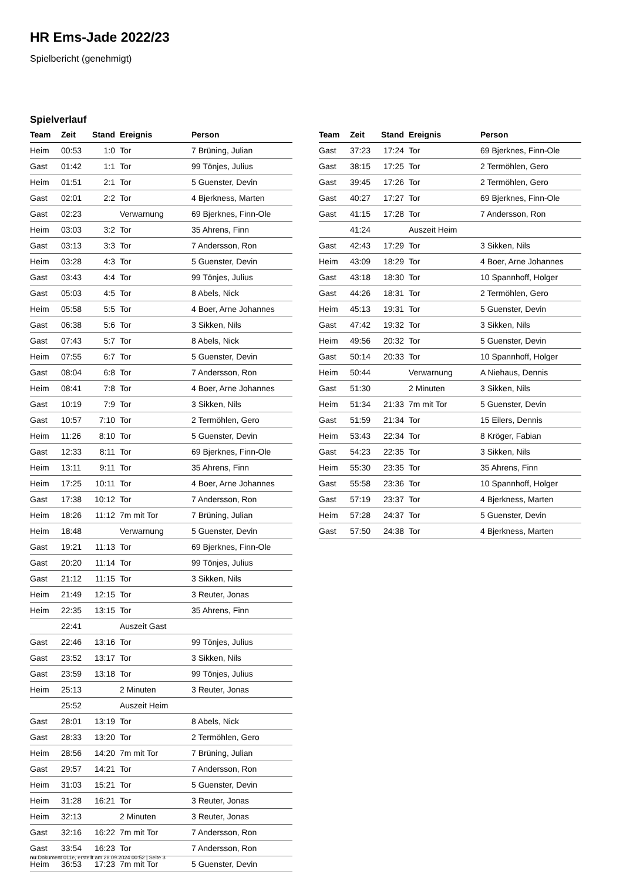HR Ems-Jade 2022/23
Spielbericht (genehmigt)
Spielverlauf
| Team | Zeit | Stand | Ereignis | Person |
| --- | --- | --- | --- | --- |
| Heim | 00:53 | 1:0 | Tor | 7 Brüning, Julian |
| Gast | 01:42 | 1:1 | Tor | 99 Tönjes, Julius |
| Heim | 01:51 | 2:1 | Tor | 5 Guenster, Devin |
| Gast | 02:01 | 2:2 | Tor | 4 Bjerkness, Marten |
| Gast | 02:23 | | Verwarnung | 69 Bjerknes, Finn-Ole |
| Heim | 03:03 | 3:2 | Tor | 35 Ahrens, Finn |
| Gast | 03:13 | 3:3 | Tor | 7 Andersson, Ron |
| Heim | 03:28 | 4:3 | Tor | 5 Guenster, Devin |
| Gast | 03:43 | 4:4 | Tor | 99 Tönjes, Julius |
| Gast | 05:03 | 4:5 | Tor | 8 Abels, Nick |
| Heim | 05:58 | 5:5 | Tor | 4 Boer, Arne Johannes |
| Gast | 06:38 | 5:6 | Tor | 3 Sikken, Nils |
| Gast | 07:43 | 5:7 | Tor | 8 Abels, Nick |
| Heim | 07:55 | 6:7 | Tor | 5 Guenster, Devin |
| Gast | 08:04 | 6:8 | Tor | 7 Andersson, Ron |
| Heim | 08:41 | 7:8 | Tor | 4 Boer, Arne Johannes |
| Gast | 10:19 | 7:9 | Tor | 3 Sikken, Nils |
| Gast | 10:57 | 7:10 | Tor | 2 Termöhlen, Gero |
| Heim | 11:26 | 8:10 | Tor | 5 Guenster, Devin |
| Gast | 12:33 | 8:11 | Tor | 69 Bjerknes, Finn-Ole |
| Heim | 13:11 | 9:11 | Tor | 35 Ahrens, Finn |
| Heim | 17:25 | 10:11 | Tor | 4 Boer, Arne Johannes |
| Gast | 17:38 | 10:12 | Tor | 7 Andersson, Ron |
| Heim | 18:26 | 11:12 | 7m mit Tor | 7 Brüning, Julian |
| Heim | 18:48 | | Verwarnung | 5 Guenster, Devin |
| Gast | 19:21 | 11:13 | Tor | 69 Bjerknes, Finn-Ole |
| Gast | 20:20 | 11:14 | Tor | 99 Tönjes, Julius |
| Gast | 21:12 | 11:15 | Tor | 3 Sikken, Nils |
| Heim | 21:49 | 12:15 | Tor | 3 Reuter, Jonas |
| Heim | 22:35 | 13:15 | Tor | 35 Ahrens, Finn |
| | 22:41 | | Auszeit Gast | |
| Gast | 22:46 | 13:16 | Tor | 99 Tönjes, Julius |
| Gast | 23:52 | 13:17 | Tor | 3 Sikken, Nils |
| Gast | 23:59 | 13:18 | Tor | 99 Tönjes, Julius |
| Heim | 25:13 | | 2 Minuten | 3 Reuter, Jonas |
| | 25:52 | | Auszeit Heim | |
| Gast | 28:01 | 13:19 | Tor | 8 Abels, Nick |
| Gast | 28:33 | 13:20 | Tor | 2 Termöhlen, Gero |
| Heim | 28:56 | 14:20 | 7m mit Tor | 7 Brüning, Julian |
| Gast | 29:57 | 14:21 | Tor | 7 Andersson, Ron |
| Heim | 31:03 | 15:21 | Tor | 5 Guenster, Devin |
| Heim | 31:28 | 16:21 | Tor | 3 Reuter, Jonas |
| Heim | 32:13 | | 2 Minuten | 3 Reuter, Jonas |
| Gast | 32:16 | 16:22 | 7m mit Tor | 7 Andersson, Ron |
| Gast | 33:54 | 16:23 | Tor | 7 Andersson, Ron |
| Heim | 36:53 | 17:23 | 7m mit Tor | 5 Guenster, Devin |
| Team | Zeit | Stand | Ereignis | Person |
| --- | --- | --- | --- | --- |
| Gast | 37:23 | 17:24 | Tor | 69 Bjerknes, Finn-Ole |
| Gast | 38:15 | 17:25 | Tor | 2 Termöhlen, Gero |
| Gast | 39:45 | 17:26 | Tor | 2 Termöhlen, Gero |
| Gast | 40:27 | 17:27 | Tor | 69 Bjerknes, Finn-Ole |
| Gast | 41:15 | 17:28 | Tor | 7 Andersson, Ron |
| | 41:24 | | Auszeit Heim | |
| Gast | 42:43 | 17:29 | Tor | 3 Sikken, Nils |
| Heim | 43:09 | 18:29 | Tor | 4 Boer, Arne Johannes |
| Gast | 43:18 | 18:30 | Tor | 10 Spannhoff, Holger |
| Gast | 44:26 | 18:31 | Tor | 2 Termöhlen, Gero |
| Heim | 45:13 | 19:31 | Tor | 5 Guenster, Devin |
| Gast | 47:42 | 19:32 | Tor | 3 Sikken, Nils |
| Heim | 49:56 | 20:32 | Tor | 5 Guenster, Devin |
| Gast | 50:14 | 20:33 | Tor | 10 Spannhoff, Holger |
| Heim | 50:44 | | Verwarnung | A Niehaus, Dennis |
| Gast | 51:30 | | 2 Minuten | 3 Sikken, Nils |
| Heim | 51:34 | 21:33 | 7m mit Tor | 5 Guenster, Devin |
| Gast | 51:59 | 21:34 | Tor | 15 Eilers, Dennis |
| Heim | 53:43 | 22:34 | Tor | 8 Kröger, Fabian |
| Gast | 54:23 | 22:35 | Tor | 3 Sikken, Nils |
| Heim | 55:30 | 23:35 | Tor | 35 Ahrens, Finn |
| Gast | 55:58 | 23:36 | Tor | 10 Spannhoff, Holger |
| Gast | 57:19 | 23:37 | Tor | 4 Bjerkness, Marten |
| Heim | 57:28 | 24:37 | Tor | 5 Guenster, Devin |
| Gast | 57:50 | 24:38 | Tor | 4 Bjerkness, Marten |
nu.Dokument 011e, erstellt am 28.09.2024 00:52 | Seite 3